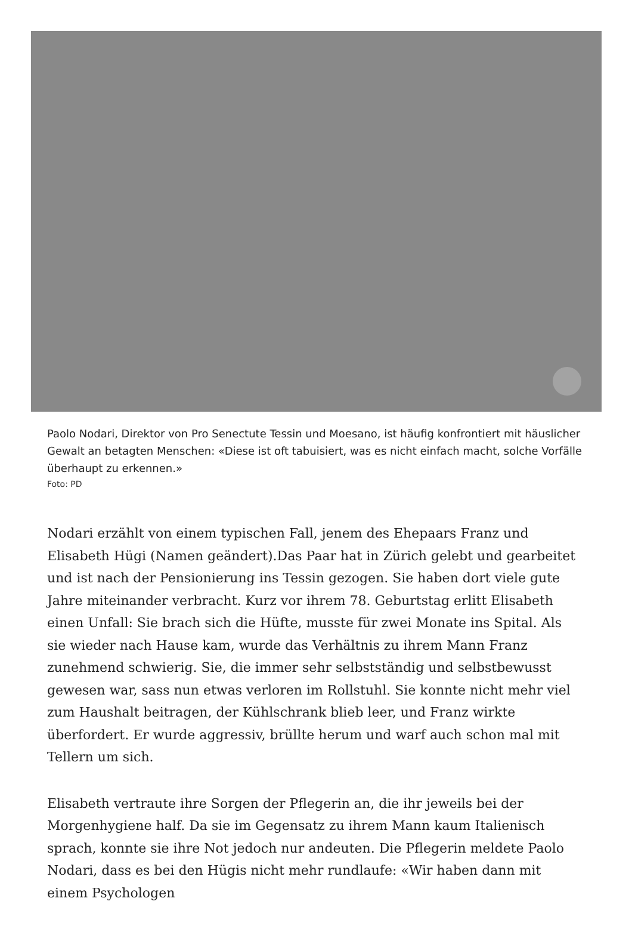Paolo Nodari, Direktor von Pro Senectute Tessin und Moesano, ist häufig konfrontiert mit häuslicher Gewalt an betagten Menschen: «Diese ist oft tabuisiert, was es nicht einfach macht, solche Vorfälle überhaupt zu erkennen.»
Foto: PD
Nodari erzählt von einem typischen Fall, jenem des Ehepaars Franz und Elisabeth Hügi (Namen geändert).Das Paar hat in Zürich gelebt und gearbeitet und ist nach der Pensionierung ins Tessin gezogen. Sie haben dort viele gute Jahre miteinander verbracht. Kurz vor ihrem 78. Geburtstag erlitt Elisabeth einen Unfall: Sie brach sich die Hüfte, musste für zwei Monate ins Spital. Als sie wieder nach Hause kam, wurde das Verhältnis zu ihrem Mann Franz zunehmend schwierig. Sie, die immer sehr selbstständig und selbstbewusst gewesen war, sass nun etwas verloren im Rollstuhl. Sie konnte nicht mehr viel zum Haushalt beitragen, der Kühlschrank blieb leer, und Franz wirkte überfordert. Er wurde aggressiv, brüllte herum und warf auch schon mal mit Tellern um sich.
Elisabeth vertraute ihre Sorgen der Pflegerin an, die ihr jeweils bei der Morgenhygiene half. Da sie im Gegensatz zu ihrem Mann kaum Italienisch sprach, konnte sie ihre Not jedoch nur andeuten. Die Pflegerin meldete Paolo Nodari, dass es bei den Hügis nicht mehr rundlaufe: «Wir haben dann mit einem Psychologen